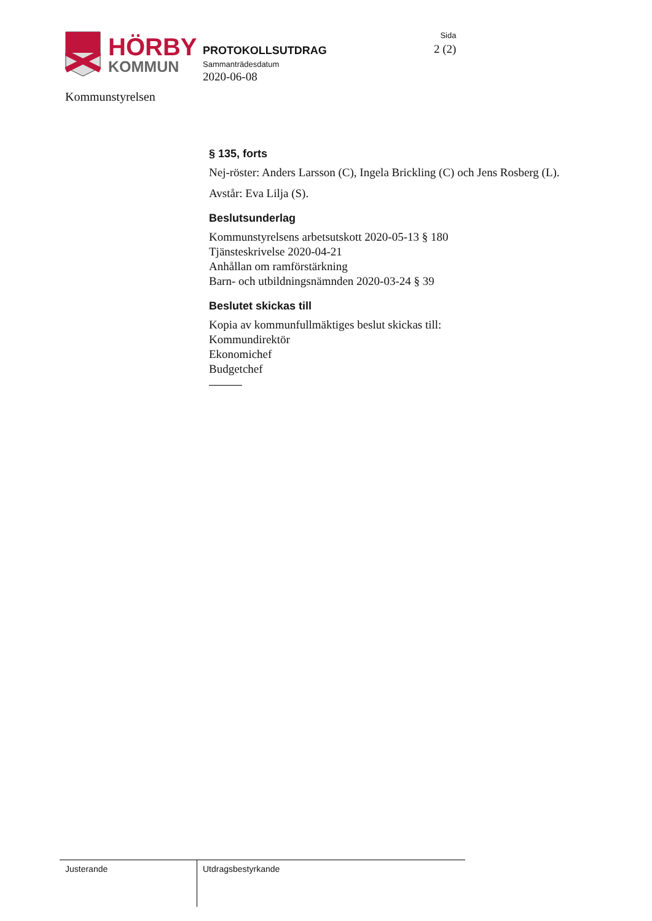HÖRBY
KOMMUN
PROTOKOLLSUTDRAG
Sammanträdesdatum
2020-06-08
Sida
2 (2)
Kommunstyrelsen
§ 135, forts
Nej-röster: Anders Larsson (C), Ingela Brickling (C) och Jens Rosberg (L).
Avstår: Eva Lilja (S).
Beslutsunderlag
Kommunstyrelsens arbetsutskott 2020-05-13 § 180
Tjänsteskrivelse 2020-04-21
Anhållan om ramförstärkning
Barn- och utbildningsnämnden 2020-03-24 § 39
Beslutet skickas till
Kopia av kommunfullmäktiges beslut skickas till:
Kommundirektör
Ekonomichef
Budgetchef
Justerande Utdragsbestyrkande